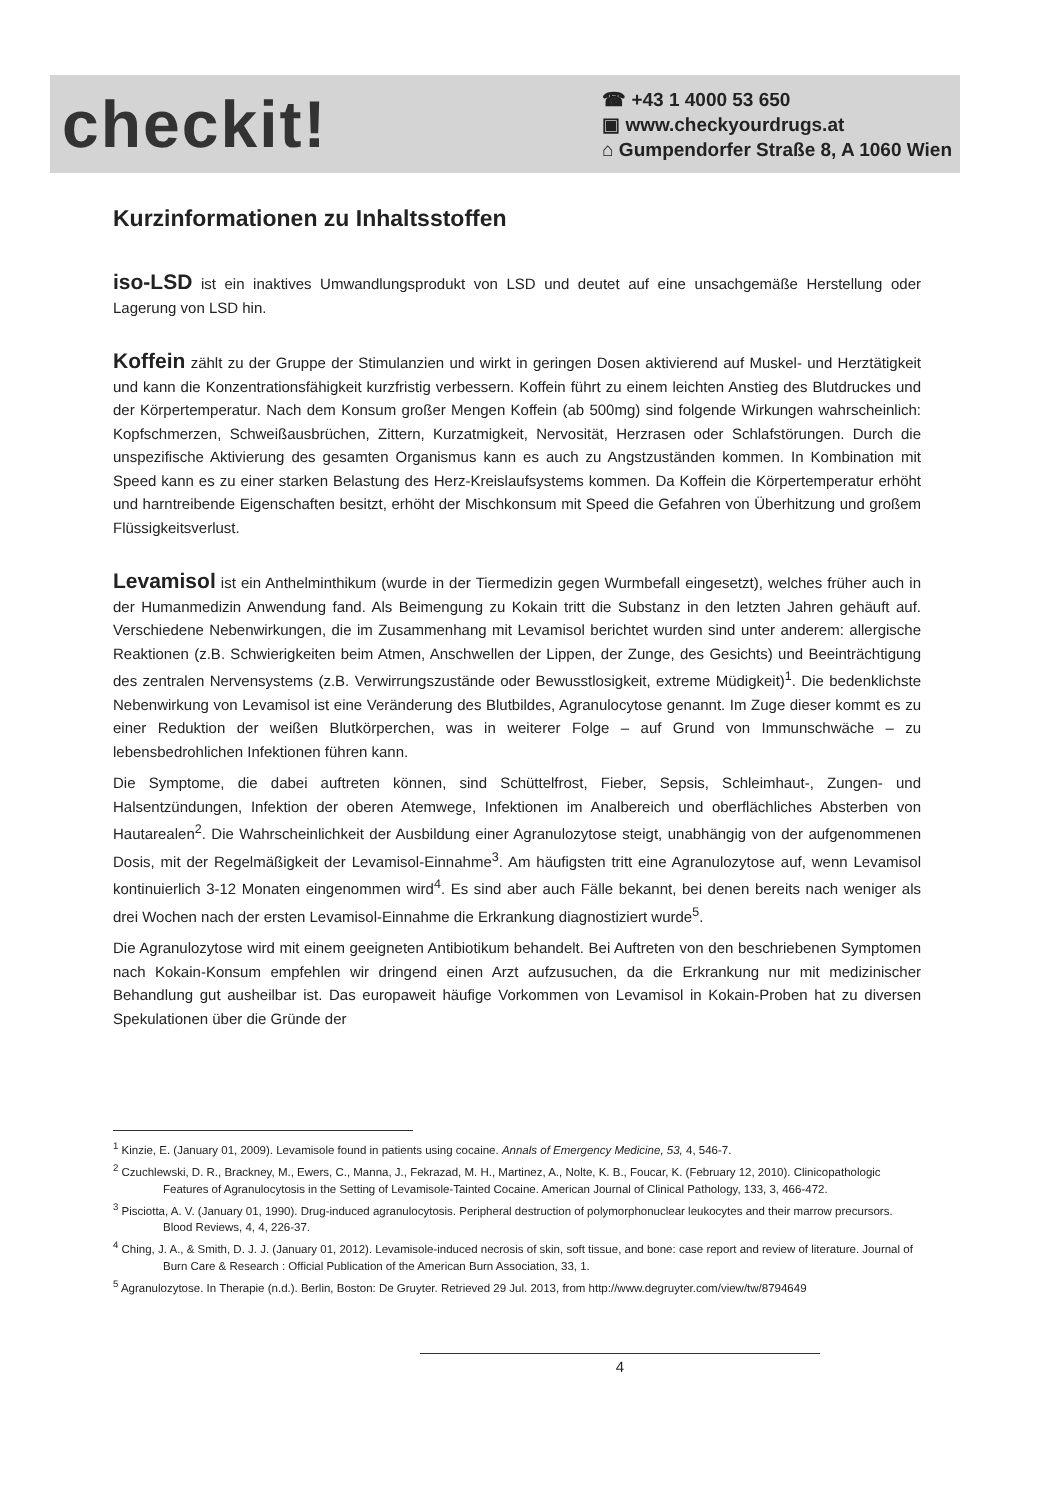checkit!
☎ +43 1 4000 53 650
▣ www.checkyourdrugs.at
⌂ Gumpendorfer Straße 8, A 1060 Wien
Kurzinformationen zu Inhaltsstoffen
iso-LSD ist ein inaktives Umwandlungsprodukt von LSD und deutet auf eine unsachgemäße Herstellung oder Lagerung von LSD hin.
Koffein zählt zu der Gruppe der Stimulanzien und wirkt in geringen Dosen aktivierend auf Muskel- und Herztätigkeit und kann die Konzentrationsfähigkeit kurzfristig verbessern. Koffein führt zu einem leichten Anstieg des Blutdruckes und der Körpertemperatur. Nach dem Konsum großer Mengen Koffein (ab 500mg) sind folgende Wirkungen wahrscheinlich: Kopfschmerzen, Schweißausbrüchen, Zittern, Kurzatmigkeit, Nervosität, Herzrasen oder Schlafstörungen. Durch die unspezifische Aktivierung des gesamten Organismus kann es auch zu Angstzuständen kommen. In Kombination mit Speed kann es zu einer starken Belastung des Herz-Kreislaufsystems kommen. Da Koffein die Körpertemperatur erhöht und harntreibende Eigenschaften besitzt, erhöht der Mischkonsum mit Speed die Gefahren von Überhitzung und großem Flüssigkeitsverlust.
Levamisol ist ein Anthelminthikum (wurde in der Tiermedizin gegen Wurmbefall eingesetzt), welches früher auch in der Humanmedizin Anwendung fand. Als Beimengung zu Kokain tritt die Substanz in den letzten Jahren gehäuft auf. Verschiedene Nebenwirkungen, die im Zusammenhang mit Levamisol berichtet wurden sind unter anderem: allergische Reaktionen (z.B. Schwierigkeiten beim Atmen, Anschwellen der Lippen, der Zunge, des Gesichts) und Beeinträchtigung des zentralen Nervensystems (z.B. Verwirrungszustände oder Bewusstlosigkeit, extreme Müdigkeit)<sup>1</sup>. Die bedenklichste Nebenwirkung von Levamisol ist eine Veränderung des Blutbildes, Agranulocytose genannt. Im Zuge dieser kommt es zu einer Reduktion der weißen Blutkörperchen, was in weiterer Folge – auf Grund von Immunschwäche – zu lebensbedrohlichen Infektionen führen kann.
Die Symptome, die dabei auftreten können, sind Schüttelfrost, Fieber, Sepsis, Schleimhaut-, Zungen- und Halsentzündungen, Infektion der oberen Atemwege, Infektionen im Analbereich und oberflächliches Absterben von Hautarealen<sup>2</sup>. Die Wahrscheinlichkeit der Ausbildung einer Agranulozytose steigt, unabhängig von der aufgenommenen Dosis, mit der Regelmäßigkeit der Levamisol-Einnahme<sup>3</sup>. Am häufigsten tritt eine Agranulozytose auf, wenn Levamisol kontinuierlich 3-12 Monaten eingenommen wird<sup>4</sup>. Es sind aber auch Fälle bekannt, bei denen bereits nach weniger als drei Wochen nach der ersten Levamisol-Einnahme die Erkrankung diagnostiziert wurde<sup>5</sup>.
Die Agranulozytose wird mit einem geeigneten Antibiotikum behandelt. Bei Auftreten von den beschriebenen Symptomen nach Kokain-Konsum empfehlen wir dringend einen Arzt aufzusuchen, da die Erkrankung nur mit medizinischer Behandlung gut ausheilbar ist. Das europaweit häufige Vorkommen von Levamisol in Kokain-Proben hat zu diversen Spekulationen über die Gründe der
<sup>1</sup> Kinzie, E. (January 01, 2009). Levamisole found in patients using cocaine. Annals of Emergency Medicine, 53, 4, 546-7.
<sup>2</sup> Czuchlewski, D. R., Brackney, M., Ewers, C., Manna, J., Fekrazad, M. H., Martinez, A., Nolte, K. B., Foucar, K. (February 12, 2010). Clinicopathologic Features of Agranulocytosis in the Setting of Levamisole-Tainted Cocaine. American Journal of Clinical Pathology, 133, 3, 466-472.
<sup>3</sup> Pisciotta, A. V. (January 01, 1990). Drug-induced agranulocytosis. Peripheral destruction of polymorphonuclear leukocytes and their marrow precursors. Blood Reviews, 4, 4, 226-37.
<sup>4</sup> Ching, J. A., & Smith, D. J. J. (January 01, 2012). Levamisole-induced necrosis of skin, soft tissue, and bone: case report and review of literature. Journal of Burn Care & Research : Official Publication of the American Burn Association, 33, 1.
<sup>5</sup> Agranulozytose. In Therapie (n.d.). Berlin, Boston: De Gruyter. Retrieved 29 Jul. 2013, from http://www.degruyter.com/view/tw/8794649
4